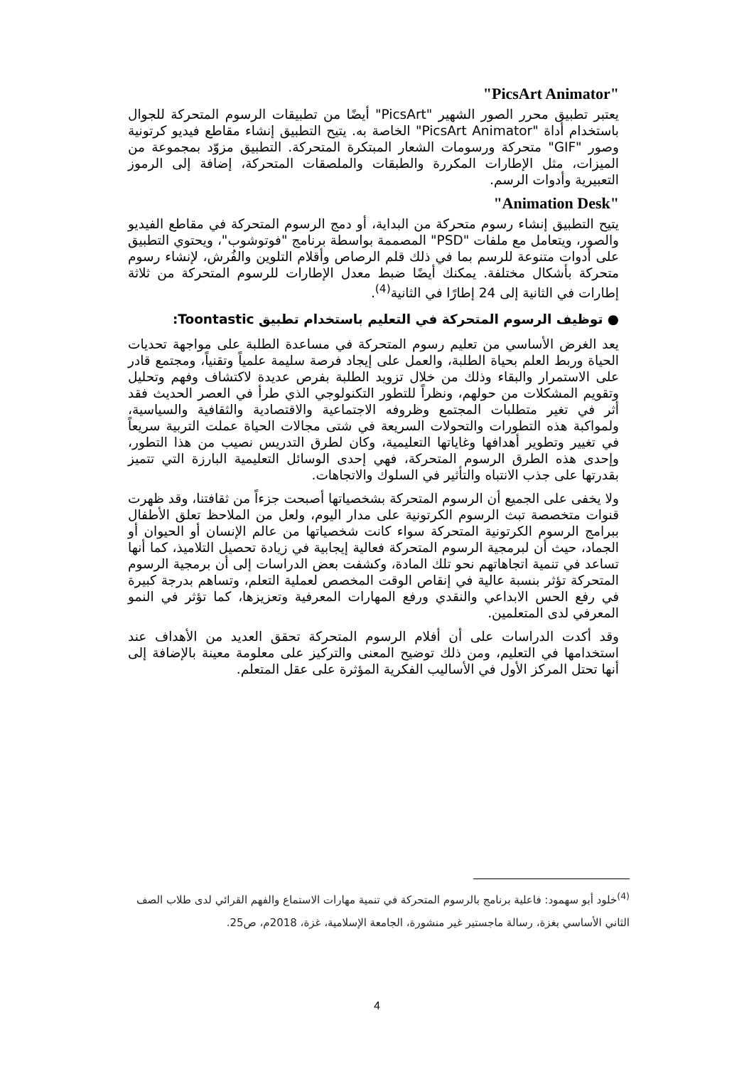"PicsArt Animator"
يعتبر تطبيق محرر الصور الشهير "PicsArt" أيضًا من تطبيقات الرسوم المتحركة للجوال باستخدام أداة "PicsArt Animator" الخاصة به. يتيح التطبيق إنشاء مقاطع فيديو كرتونية وصور "GIF" متحركة ورسومات الشعار المبتكرة المتحركة. التطبيق مزوّد بمجموعة من الميزات، مثل الإطارات المكررة والطبقات والملصقات المتحركة، إضافة إلى الرموز التعبيرية وأدوات الرسم.
"Animation Desk"
يتيح التطبيق إنشاء رسوم متحركة من البداية، أو دمج الرسوم المتحركة في مقاطع الفيديو والصور، ويتعامل مع ملفات "PSD" المصممة بواسطة برنامج "فوتوشوب"، ويحتوي التطبيق على أدوات متنوعة للرسم بما في ذلك قلم الرصاص وأقلام التلوين والفُرش، لإنشاء رسوم متحركة بأشكال مختلفة. يمكنك أيضًا ضبط معدل الإطارات للرسوم المتحركة من ثلاثة إطارات في الثانية إلى 24 إطارًا في الثانية<sup>(4)</sup>.
● توظيف الرسوم المتحركة في التعليم باستخدام تطبيق Toontastic:
يعد الغرض الأساسي من تعليم رسوم المتحركة في مساعدة الطلبة على مواجهة تحديات الحياة وربط العلم بحياة الطلبة، والعمل على إيجاد فرصة سليمة علمياً وتقنياً، ومجتمع قادر على الاستمرار والبقاء وذلك من خلال تزويد الطلبة بفرص عديدة لاكتشاف وفهم وتحليل وتقويم المشكلات من حولهم، ونظراً للتطور التكنولوجي الذي طرأ في العصر الحديث فقد أثر في تغير متطلبات المجتمع وظروفه الاجتماعية والاقتصادية والثقافية والسياسية، ولمواكبة هذه التطورات والتحولات السريعة في شتى مجالات الحياة عملت التربية سريعاً في تغيير وتطوير أهدافها وغاياتها التعليمية، وكان لطرق التدريس نصيب من هذا التطور، وإحدى هذه الطرق الرسوم المتحركة، فهي إحدى الوسائل التعليمية البارزة التي تتميز بقدرتها على جذب الانتباه والتأثير في السلوك والاتجاهات.
ولا يخفى على الجميع أن الرسوم المتحركة بشخصياتها أصبحت جزءاً من ثقافتنا، وقد ظهرت قنوات متخصصة تبث الرسوم الكرتونية على مدار اليوم، ولعل من الملاحظ تعلق الأطفال ببرامج الرسوم الكرتونية المتحركة سواء كانت شخصياتها من عالم الإنسان أو الحيوان أو الجماد، حيث أن لبرمجية الرسوم المتحركة فعالية إيجابية في زيادة تحصيل التلاميذ، كما أنها تساعد في تنمية اتجاهاتهم نحو تلك المادة، وكشفت بعض الدراسات إلى أن برمجية الرسوم المتحركة تؤثر بنسبة عالية في إنقاص الوقت المخصص لعملية التعلم، وتساهم بدرجة كبيرة في رفع الحس الابداعي والنقدي ورفع المهارات المعرفية وتعزيزها، كما تؤثر في النمو المعرفي لدى المتعلمين.
وقد أكدت الدراسات على أن أفلام الرسوم المتحركة تحقق العديد من الأهداف عند استخدامها في التعليم، ومن ذلك توضيح المعنى والتركيز على معلومة معينة بالإضافة إلى أنها تحتل المركز الأول في الأساليب الفكرية المؤثرة على عقل المتعلم.
<sup>(4)</sup> خلود أبو سهمود: فاعلية برنامج بالرسوم المتحركة في تنمية مهارات الاستماع والفهم القرائي لدى طلاب الصف الثاني الأساسي بغزة، رسالة ماجستير غير منشورة، الجامعة الإسلامية، غزة، 2018م، ص25.
4